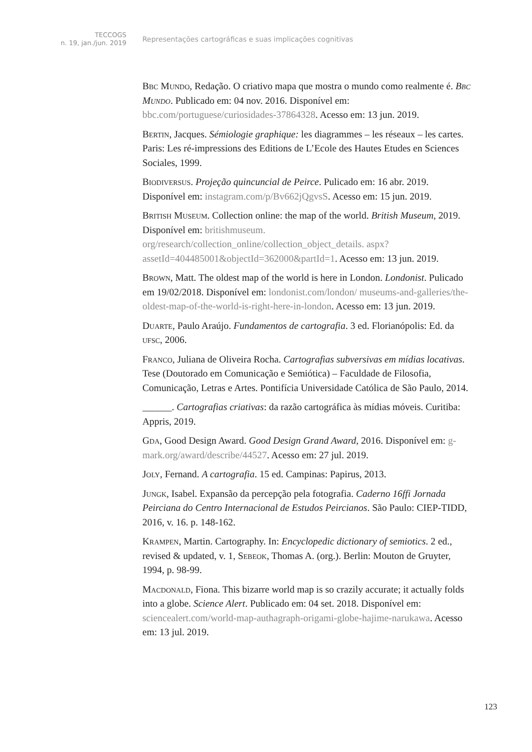TECCOGS
n. 19, jan./jun. 2019
Representações cartográficas e suas implicações cognitivas
Bbc Mundo, Redação. O criativo mapa que mostra o mundo como realmente é. Bbc Mundo. Publicado em: 04 nov. 2016. Disponível em: bbc.com/portuguese/curiosidades-37864328. Acesso em: 13 jun. 2019.
Bertin, Jacques. Sémiologie graphique: les diagrammes – les réseaux – les cartes. Paris: Les ré-impressions des Editions de L’Ecole des Hautes Etudes en Sciences Sociales, 1999.
Biodiversus. Projeção quincuncial de Peirce. Pulicado em: 16 abr. 2019. Disponível em: instagram.com/p/Bv662jQgvsS. Acesso em: 15 jun. 2019.
British Museum. Collection online: the map of the world. British Museum, 2019. Disponível em: britishmuseum. org/research/collection_online/collection_object_details. aspx?assetId=404485001&objectId=362000&partId=1. Acesso em: 13 jun. 2019.
Brown, Matt. The oldest map of the world is here in London. Londonist. Pulicado em 19/02/2018. Disponível em: londonist.com/london/ museums-and-galleries/the-oldest-map-of-the-world-is-right-here-in-london. Acesso em: 13 jun. 2019.
Duarte, Paulo Araújo. Fundamentos de cartografia. 3 ed. Florianópolis: Ed. da ufsc, 2006.
Franco, Juliana de Oliveira Rocha. Cartografias subversivas em mídias locativas. Tese (Doutorado em Comunicação e Semiótica) – Faculdade de Filosofia, Comunicação, Letras e Artes. Pontifícia Universidade Católica de São Paulo, 2014.
______. Cartografias criativas: da razão cartográfica às mídias móveis. Curitiba: Appris, 2019.
Gda, Good Design Award. Good Design Grand Award, 2016. Disponível em: g-mark.org/award/describe/44527. Acesso em: 27 jul. 2019.
Joly, Fernand. A cartografia. 15 ed. Campinas: Papirus, 2013.
Jungk, Isabel. Expansão da percepção pela fotografia. Caderno 16ffi Jornada Peirciana do Centro Internacional de Estudos Peircianos. São Paulo: CIEP-TIDD, 2016, v. 16. p. 148-162.
Krampen, Martin. Cartography. In: Encyclopedic dictionary of semiotics. 2 ed., revised & updated, v. 1, Sebeok, Thomas A. (org.). Berlin: Mouton de Gruyter, 1994, p. 98-99.
Macdonald, Fiona. This bizarre world map is so crazily accurate; it actually folds into a globe. Science Alert. Publicado em: 04 set. 2018. Disponível em: sciencealert.com/world-map-authagraph-origami-globe-hajime-narukawa. Acesso em: 13 jul. 2019.
123